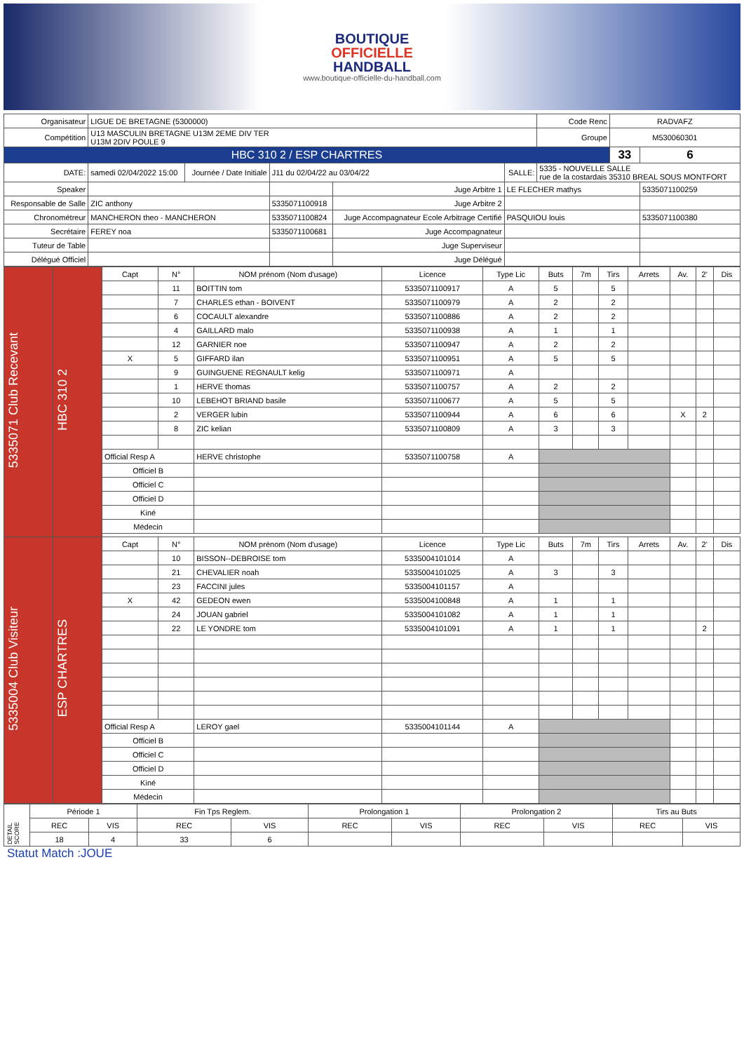BOUTIQUE
OFFICIELLE
HANDBALL
www.boutique-officielle-du-handball.com
| Organisateur | LIGUE DE BRETAGNE (5300000) | | | | | Code Renc | RADVAFZ | |
| Compétition | U13 MASCULIN BRETAGNE U13M 2EME DIV TER U13M 2DIV POULE 9 | | | | | Groupe | M530060301 | |
| HBC 310 2 / ESP CHARTRES | | | | | | | 33 | 6 |
| DATE: | samedi 02/04/2022 15:00 | Journée / Date Initiale | J11 du 02/04/22 au 03/04/22 | | SALLE: | 5335 - NOUVELLE SALLE rue de la costardais 35310 BREAL SOUS MONTFORT | | |
| Speaker | | | | Juge Arbitre 1 | LE FLECHER mathys | | | 5335071100259 |
| Responsable de Salle | ZIC anthony | | 5335071100918 | Juge Arbitre 2 | | | | |
| Chronométreur | MANCHERON theo - MANCHERON | | 5335071100824 | Juge Accompagnateur Ecole Arbitrage Certifié | PASQUIOU louis | | | 5335071100380 |
| Secrétaire | FEREY noa | | 5335071100681 | Juge Accompagnateur | | | | |
| Tuteur de Table | | | | Juge Superviseur | | | | |
| Délégué Officiel | | | | Juge Délégué | | | | |
| 5335071 Club Recevant | HBC 310 2 | Capt | N° | NOM prénom (Nom d'usage) | Licence | Type Lic | Buts | 7m | Tirs | Arrets | Av. | 2' | Dis |
| | | | 11 | BOITTIN tom | 5335071100917 | A | 5 | | 5 | | | | |
| | | | 7 | CHARLES ethan - BOIVENT | 5335071100979 | A | 2 | | 2 | | | | |
| | | | 6 | COCAULT alexandre | 5335071100886 | A | 2 | | 2 | | | | |
| | | | 4 | GAILLARD malo | 5335071100938 | A | 1 | | 1 | | | | |
| | | | 12 | GARNIER noe | 5335071100947 | A | 2 | | 2 | | | | |
| | | X | 5 | GIFFARD ilan | 5335071100951 | A | 5 | | 5 | | | | |
| | | | 9 | GUINGUENE REGNAULT kelig | 5335071100971 | A | | | | | | | |
| | | | 1 | HERVE thomas | 5335071100757 | A | 2 | | 2 | | | | |
| | | | 10 | LEBEHOT BRIAND basile | 5335071100677 | A | 5 | | 5 | | | | |
| | | | 2 | VERGER lubin | 5335071100944 | A | 6 | | 6 | | X | 2 | |
| | | | 8 | ZIC kelian | 5335071100809 | A | 3 | | 3 | | | | |
| | | Official Resp A | | HERVE christophe | 5335071100758 | A | | | | | | | |
| | | Officiel B | | | | | | | | | | | |
| | | Officiel C | | | | | | | | | | | |
| | | Officiel D | | | | | | | | | | | |
| | | Kiné | | | | | | | | | | | |
| | | Médecin | | | | | | | | | | | |
| 5335004 Club Visiteur | ESP CHARTRES | Capt | N° | NOM prénom (Nom d'usage) | Licence | Type Lic | Buts | 7m | Tirs | Arrets | Av. | 2' | Dis |
| | | | 10 | BISSON--DEBROISE tom | 5335004101014 | A | | | | | | | |
| | | | 21 | CHEVALIER noah | 5335004101025 | A | 3 | | 3 | | | | |
| | | | 23 | FACCINI jules | 5335004101157 | A | | | | | | | |
| | | X | 42 | GEDEON ewen | 5335004100848 | A | 1 | | 1 | | | | |
| | | | 24 | JOUAN gabriel | 5335004101082 | A | 1 | | 1 | | | | |
| | | | 22 | LE YONDRE tom | 5335004101091 | A | 1 | | 1 | | | 2 | |
| | | Official Resp A | | LEROY gael | 5335004101144 | A | | | | | | | |
| | | Officiel B | | | | | | | | | | | |
| | | Officiel C | | | | | | | | | | | |
| | | Officiel D | | | | | | | | | | | |
| | | Kiné | | | | | | | | | | | |
| | | Médecin | | | | | | | | | | | |
| DETAIL SCORE | Période 1 | | Fin Tps Reglem. | | Prolongation 1 | | Prolongation 2 | | Tirs au Buts | |
| | REC | VIS | REC | VIS | REC | VIS | REC | VIS | REC | VIS |
| | 18 | 4 | 33 | 6 | | | | | | |
Statut Match :JOUE